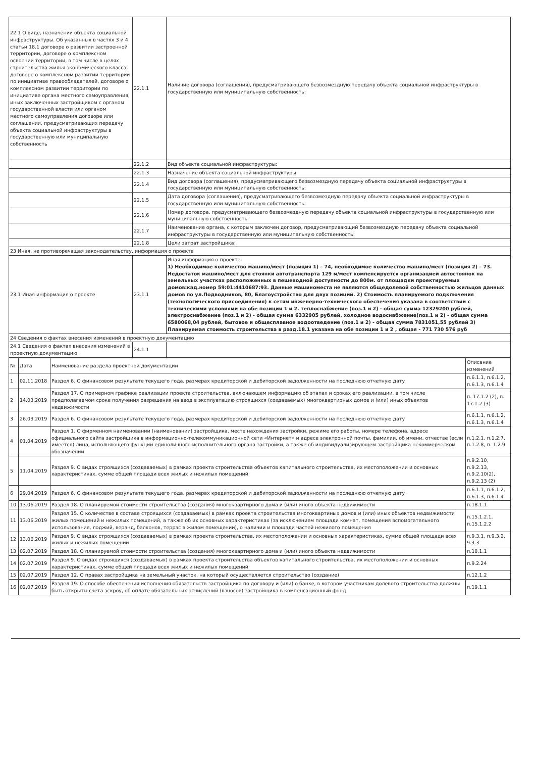| 22.1 О виде, назначении объекта социальной инфраструктуры. Об указанных в частях 3 и 4 статьи 18.1 договоре о развитии застроенной территории, договоре о комплексном освоении территории, в том числе в целях строительства жилья экономического класса, договоре о комплексном развитии территории по инициативе правообладателей, договоре о комплексном развитии территории по инициативе органа местного самоуправления, иных заключенных застройщиком с органом государственной власти или органом местного самоуправления договоре или соглашении, предусматривающих передачу объекта социальной инфраструктуры в государственную или муниципальную собственность | 22.1.1 | Наличие договора (соглашения), предусматривающего безвозмездную передачу объекта социальной инфраструктуры в государственную или муниципальную собственность: |
| | 22.1.2 | Вид объекта социальной инфраструктуры: |
| | 22.1.3 | Назначение объекта социальной инфраструктуры: |
| | 22.1.4 | Вид договора (соглашения), предусматривающего безвозмездную передачу объекта социальной инфраструктуры в государственную или муниципальную собственность: |
| | 22.1.5 | Дата договора (соглашения), предусматривающего безвозмездную передачу объекта социальной инфраструктуры в государственную или муниципальную собственность: |
| | 22.1.6 | Номер договора, предусматривающего безвозмездную передачу объекта социальной инфраструктуры в государственную или муниципальную собственность: |
| | 22.1.7 | Наименование органа, с которым заключен договор, предусматривающий безвозмездную передачу объекта социальной инфраструктуры в государственную или муниципальную собственность: |
| | 22.1.8 | Цели затрат застройщика: |
| 23 Иная, не противоречащая законодательству, информация о проекте | | |
| 23.1 Иная информация о проекте | 23.1.1 | Иная информация о проекте: 1) Необходимое количество машино/мест (позиция 1) – 74, необходимое количество машино/мест (позиция 2) – 73. Недостаток машино/мест для стоянки автотранспорта 129 м/мест компенсируется организацией автостоянок на земельных участках расположенных в пешеходной доступности до 800м. от площадки проектируемых домов:кад.номер 59:01:4410687:93. Данные машиноместа не являются общедолевой собственностью жильцов данных домов по ул.Подводников, 80, Благоустройство для двух позиций. 2) Стоимость планируемого подключения (технологического присоединения) к сетям инженерно-технического обеспечения указана в соответствии с техническими условиями на обе позиции 1 и 2. теплоснабжение (поз.1 и 2) - общая сумма 12329200 рублей, электроснабжение (поз.1 и 2) - общая сумма 6332905 рублей, холодное водоснабжение(поз.1 и 2) - общая сумма 6580068,04 рублей, бытовое и общесплавное водоотведение (поз.1 и 2) - общая сумма 7831051,55 рублей 3) Планируемая стоимость строительства в разд.18.1 указана на обе позиции 1 и 2 , общая - 771 730 576 руб |
| 24 Сведения о фактах внесения изменений в проектную документацию | | |
| 24.1 Сведения о фактах внесения изменений в проектную документацию | 24.1.1 | |
| № | Дата | Наименование раздела проектной документации | Описание изменений |
| --- | --- | --- | --- |
| 1 | 02.11.2018 | Раздел 6. О финансовом результате текущего года, размерах кредиторской и дебиторской задолженности на последнюю отчетную дату | п.6.1.1, п.6.1.2, п.6.1.3, п.6.1.4 |
| 2 | 14.03.2019 | Раздел 17. О примерном графике реализации проекта строительства, включающем информацию об этапах и сроках его реализации, в том числе предполагаемом сроке получения разрешения на ввод в эксплуатацию строящихся (создаваемых) многоквартирных домов и (или) иных объектов недвижимости | п. 17.1.2 (2), п. 17.1.2 (3) |
| 3 | 26.03.2019 | Раздел 6. О финансовом результате текущего года, размерах кредиторской и дебиторской задолженности на последнюю отчетную дату | п.6.1.1, п.6.1.2, п.6.1.3, п.6.1.4 |
| 4 | 01.04.2019 | Раздел 1. О фирменном наименовании (наименовании) застройщика, месте нахождения застройки, режиме его работы, номере телефона, адресе официального сайта застройщика в информационно-телекоммуникационной сети «Интернет» и адресе электронной почты, фамилии, об имени, отчестве (если имеется) лица, исполняющего функции единоличного исполнительного органа застройки, а также об индивидуализирующем застройщика некоммерческом обозначении | п.1.2.1, п.1.2.7, п.1.2.8, п. 1.2.9 |
| 5 | 11.04.2019 | Раздел 9. О видах строящихся (создаваемых) в рамках проекта строительства объектов капитального строительства, их местоположении и основных характеристиках, сумме общей площади всех жилых и нежилых помещений | п.9.2.10, п.9.2.13, п.9.2.10(2), п.9.2.13 (2) |
| 6 | 29.04.2019 | Раздел 6. О финансовом результате текущего года, размерах кредиторской и дебиторской задолженности на последнюю отчетную дату | п.6.1.1, п.6.1.2, п.6.1.3, п.6.1.4 |
| 10 | 13.06.2019 | Раздел 18. О планируемой стоимости строительства (создания) многоквартирного дома и (или) иного объекта недвижимости | п.18.1.1 |
| 11 | 13.06.2019 | Раздел 15. О количестве в составе строящихся (создаваемых) в рамках проекта строительства многоквартиных домов и (или) иных объектов недвижимости жилых помещений и нежилых помещений, а также об их основных характеристиках (за исключением площади комнат, помещения вспомогательного использования, лоджий, веранд, балконов, террас в жилом помещении), о наличии и площади частей нежилого помещения | п.15.1.2.1, п.15.1.2.2 |
| 12 | 13.06.2019 | Раздел 9. О видах строящихся (создаваемых) в рамках проекта строительства, их местоположении и основных характеристиках, сумме общей площади всех жилых и нежилых помещений | п.9.3.1, п.9.3.2, 9.3.3 |
| 13 | 02.07.2019 | Раздел 18. О планируемой стоимости строительства (создания) многоквартирного дома и (или) иного объекта недвижимости | п.18.1.1 |
| 14 | 02.07.2019 | Раздел 9. О видах строящихся (создаваемых) в рамках проекта строительства объектов капитального строительства, их местоположении и основных характеристиках, сумме общей площади всех жилых и нежилых помещений | п.9.2.24 |
| 15 | 02.07.2019 | Раздел 12. О правах застройщика на земельный участок, на который осуществляется строительство (создание) | п.12.1.2 |
| 16 | 02.07.2019 | Раздел 19. О способе обеспечения исполнения обязательств застройщика по договору и (или) о банке, в котором участникам долевого строительства должны быть открыты счета эскроу, об оплате обязательных отчислений (взносов) застройщика в компенсационный фонд | п.19.1.1 |